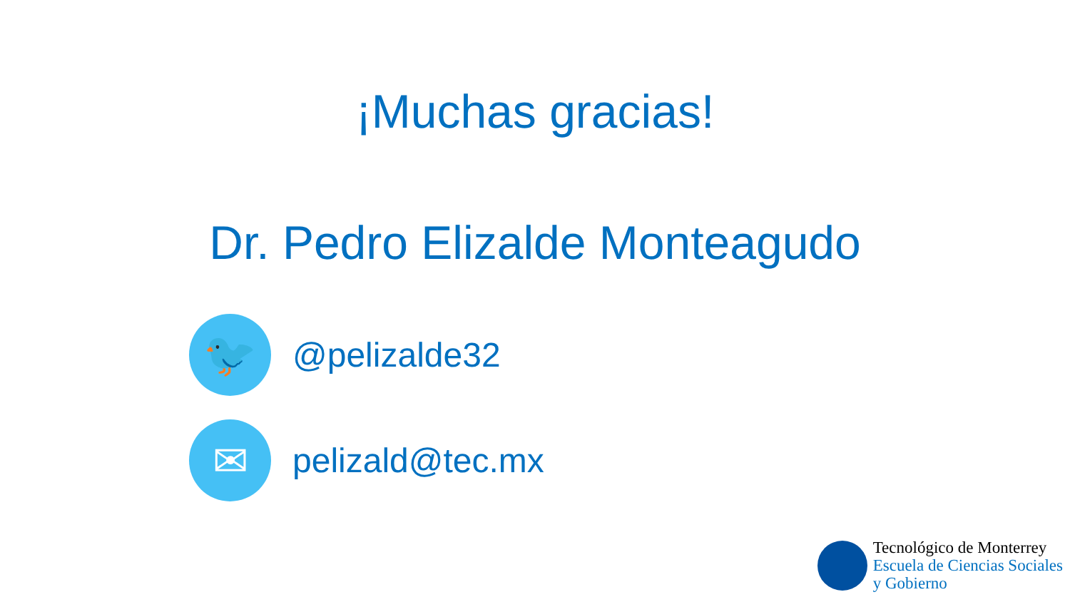¡Muchas gracias!
Dr. Pedro Elizalde Monteagudo
🐦
@pelizalde32
✉
pelizald@tec.mx
Tecnológico de Monterrey
Escuela de Ciencias Sociales
y Gobierno